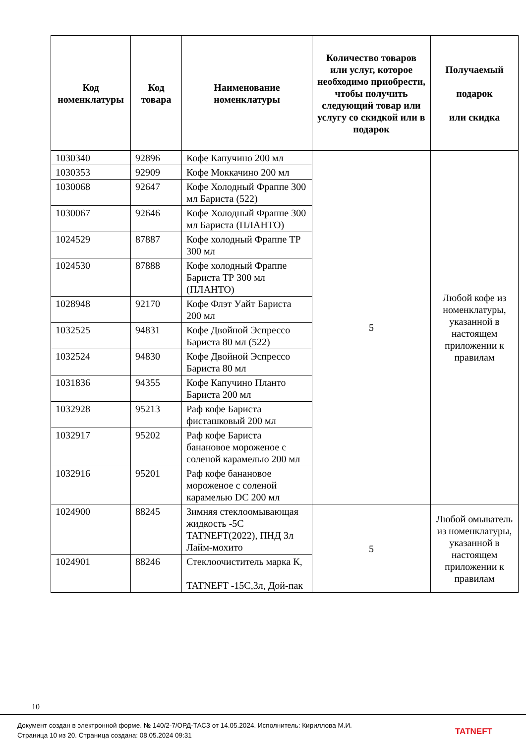| Код номенклатуры | Код товара | Наименование номенклатуры | Количество товаров или услуг, которое необходимо приобрести, чтобы получить следующий товар или услугу со скидкой или в подарок | Получаемый подарок или скидка |
| --- | --- | --- | --- | --- |
| 1030340 | 92896 | Кофе Капучино 200 мл | 5 | Любой кофе из номенклатуры, указанной в настоящем приложении к правилам |
| 1030353 | 92909 | Кофе Моккачино 200 мл | | |
| 1030068 | 92647 | Кофе Холодный Фраппе 300 мл Бариста (522) | | |
| 1030067 | 92646 | Кофе Холодный Фраппе 300 мл Бариста (ПЛАНТО) | | |
| 1024529 | 87887 | Кофе холодный Фраппе ТР 300 мл | | |
| 1024530 | 87888 | Кофе холодный Фраппе Бариста ТР 300 мл (ПЛАНТО) | | |
| 1028948 | 92170 | Кофе Флэт Уайт Бариста 200 мл | | |
| 1032525 | 94831 | Кофе Двойной Эспрессо Бариста 80 мл (522) | | |
| 1032524 | 94830 | Кофе Двойной Эспрессо Бариста 80 мл | | |
| 1031836 | 94355 | Кофе Капучино Планто Бариста 200 мл | | |
| 1032928 | 95213 | Раф кофе Бариста фисташковый 200 мл | | |
| 1032917 | 95202 | Раф кофе Бариста банановое мороженое с соленой карамелью 200 мл | | |
| 1032916 | 95201 | Раф кофе банановое мороженое с соленой карамелью DC 200 мл | | |
| 1024900 | 88245 | Зимняя стеклоомывающая жидкость -5С TATNEFT(2022), ПНД 3л Лайм-мохито | 5 | Любой омыватель из номенклатуры, указанной в настоящем приложении к правилам |
| 1024901 | 88246 | Стеклоочиститель марка К, TATNEFT -15С,3л, Дой-пак | | |
10
Документ создан в электронной форме. № 140/2-7/ОРД-ТАСЗ от 14.05.2024. Исполнитель: Кириллова М.И.
Страница 10 из 20. Страница создана: 08.05.2024 09:31
TATNEFT